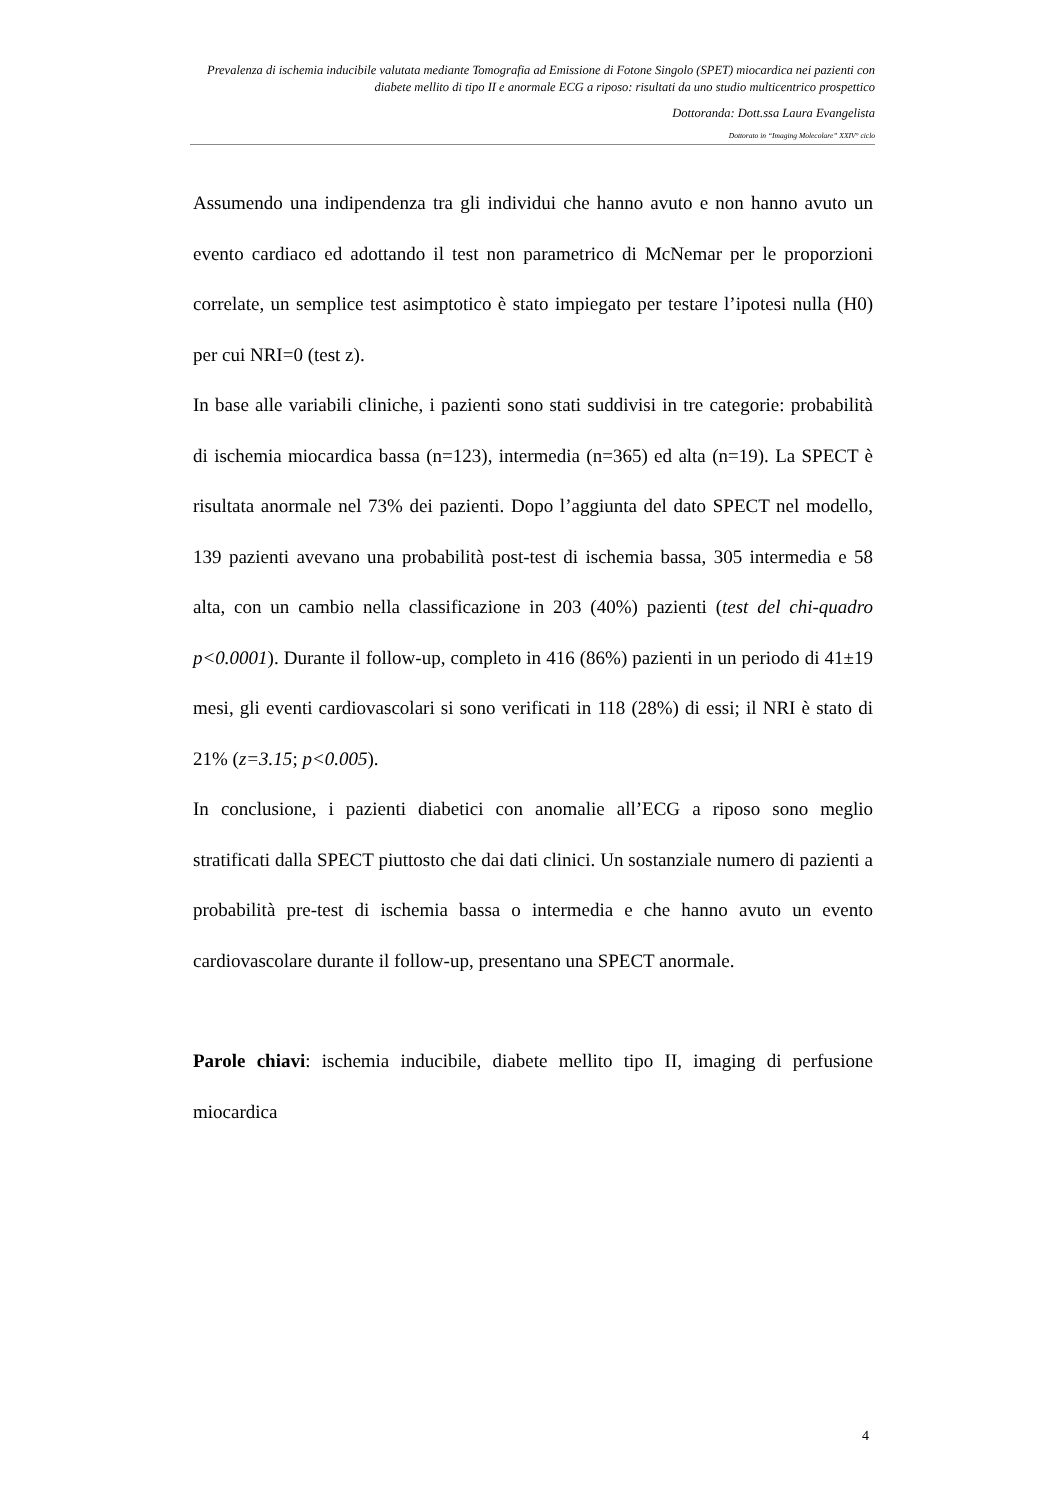Prevalenza di ischemia inducibile valutata mediante Tomografia ad Emissione di Fotone Singolo (SPET) miocardica nei pazienti con diabete mellito di tipo II e anormale ECG a riposo: risultati da uno studio multicentrico prospettico
Dottoranda: Dott.ssa Laura Evangelista
Dottorato in “Imaging Molecolare” XXIV° ciclo
Assumendo una indipendenza tra gli individui che hanno avuto e non hanno avuto un evento cardiaco ed adottando il test non parametrico di McNemar per le proporzioni correlate, un semplice test asimptotico è stato impiegato per testare l’ipotesi nulla (H0) per cui NRI=0 (test z).
In base alle variabili cliniche, i pazienti sono stati suddivisi in tre categorie: probabilità di ischemia miocardica bassa (n=123), intermedia (n=365) ed alta (n=19). La SPECT è risultata anormale nel 73% dei pazienti. Dopo l’aggiunta del dato SPECT nel modello, 139 pazienti avevano una probabilità post-test di ischemia bassa, 305 intermedia e 58 alta, con un cambio nella classificazione in 203 (40%) pazienti (test del chi-quadro p<0.0001). Durante il follow-up, completo in 416 (86%) pazienti in un periodo di 41±19 mesi, gli eventi cardiovascolari si sono verificati in 118 (28%) di essi; il NRI è stato di 21% (z=3.15; p<0.005).
In conclusione, i pazienti diabetici con anomalie all’ECG a riposo sono meglio stratificati dalla SPECT piuttosto che dai dati clinici. Un sostanziale numero di pazienti a probabilità pre-test di ischemia bassa o intermedia e che hanno avuto un evento cardiovascolare durante il follow-up, presentano una SPECT anormale.
Parole chiavi: ischemia inducibile, diabete mellito tipo II, imaging di perfusione miocardica
4